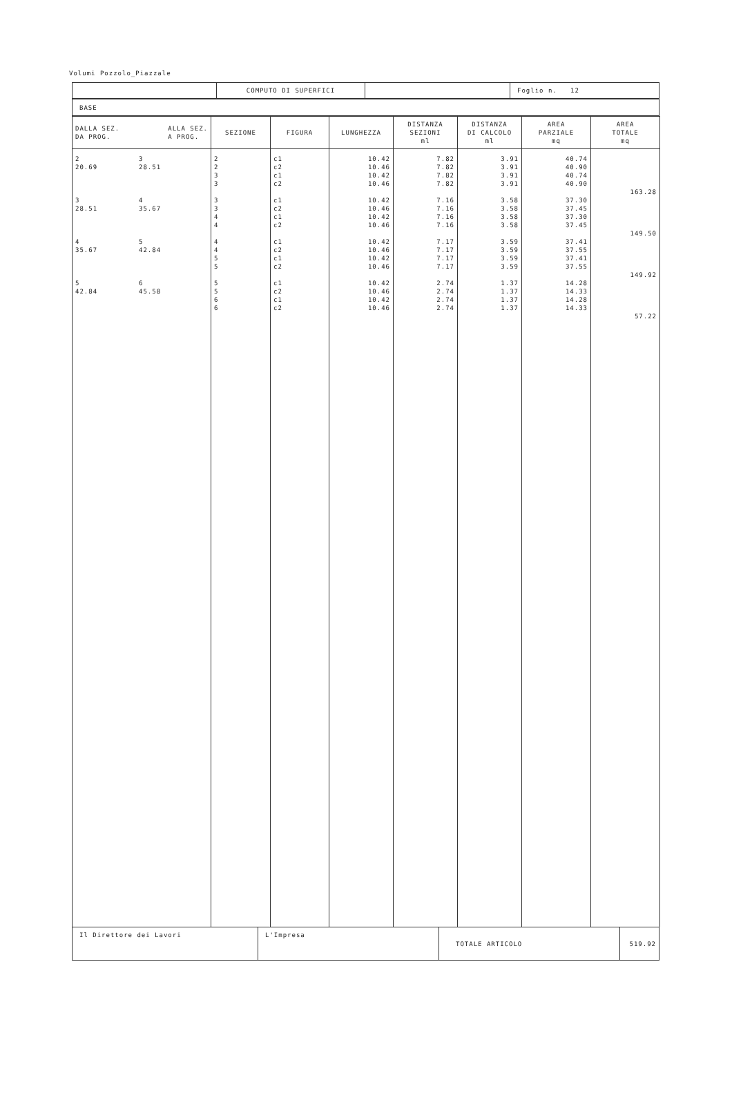Volumi Pozzolo_Piazzale
| | COMPUTO DI SUPERFICI | | Foglio n. 12 |
| BASE |
| DALLA SEZ. DA PROG. ALLA SEZ. A PROG. | SEZIONE | FIGURA | LUNGHEZZA | DISTANZA SEZIONI ml | DISTANZA DI CALCOLO ml | AREA PARZIALE mq | AREA TOTALE mq |
| --- | --- | --- | --- | --- | --- | --- | --- |
| 2 3 | 2 | c1 | 10.42 | 7.82 | 3.91 | 40.74 | |
| 20.69 28.51 | 2 | c2 | 10.46 | 7.82 | 3.91 | 40.90 | |
| | 3 | c1 | 10.42 | 7.82 | 3.91 | 40.74 | |
| | 3 | c2 | 10.46 | 7.82 | 3.91 | 40.90 | |
| | | | | | | | 163.28 |
| 3 4 | 3 | c1 | 10.42 | 7.16 | 3.58 | 37.30 | |
| 28.51 35.67 | 3 | c2 | 10.46 | 7.16 | 3.58 | 37.45 | |
| | 4 | c1 | 10.42 | 7.16 | 3.58 | 37.30 | |
| | 4 | c2 | 10.46 | 7.16 | 3.58 | 37.45 | |
| | | | | | | | 149.50 |
| 4 5 | 4 | c1 | 10.42 | 7.17 | 3.59 | 37.41 | |
| 35.67 42.84 | 4 | c2 | 10.46 | 7.17 | 3.59 | 37.55 | |
| | 5 | c1 | 10.42 | 7.17 | 3.59 | 37.41 | |
| | 5 | c2 | 10.46 | 7.17 | 3.59 | 37.55 | |
| | | | | | | | 149.92 |
| 5 6 | 5 | c1 | 10.42 | 2.74 | 1.37 | 14.28 | |
| 42.84 45.58 | 5 | c2 | 10.46 | 2.74 | 1.37 | 14.33 | |
| | 6 | c1 | 10.42 | 2.74 | 1.37 | 14.28 | |
| | 6 | c2 | 10.46 | 2.74 | 1.37 | 14.33 | |
| | | | | | | | 57.22 |
| Il Direttore dei Lavori | L'Impresa | TOTALE ARTICOLO | 519.92 |